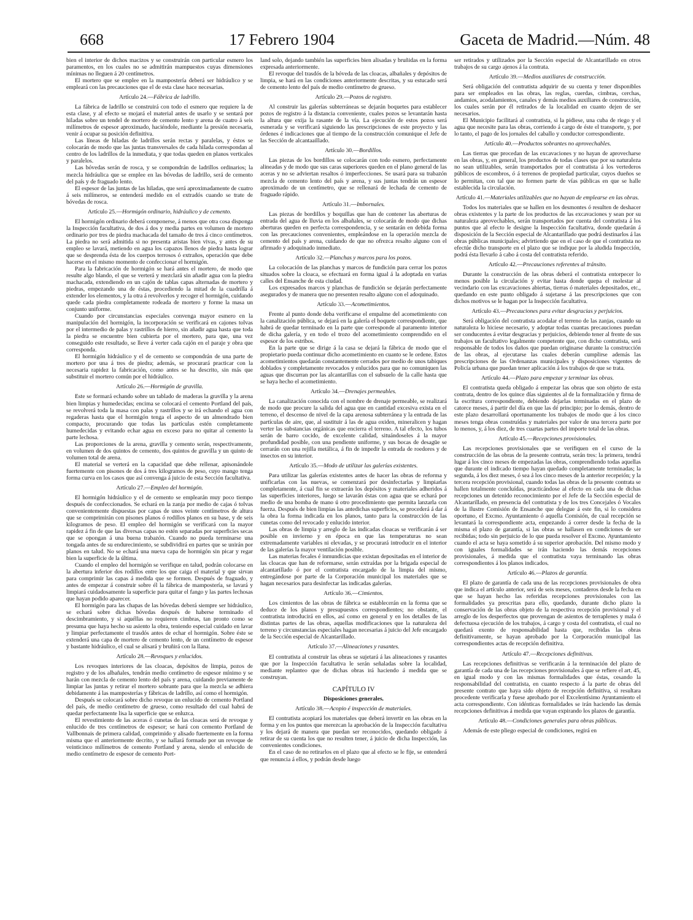668 17 Febrero 1904 Gaceta de Madrid.—Núm. 48
bien el interior de dichos macizos y se construirán con particular esmero los paramentos, en los cuales no se admitirán mampuestos cuyas dimensiones mínimas no lleguen á 20 centímetros.
El mortero que se emplee en la mampostería deberá ser hidráulico y se empleará con las precauciones que el de esta clase hace necesarias.
Artículo 24.—Fábrica de ladrillo.
La fábrica de ladrillo se construirá con todo el esmero que requiere la de esta clase, y al efecto se mojará el material antes de usarlo y se sentará por hiladas sobre un tendel de mortero de cemento lento y arena de cuatro á seis milímetros de espesor aproximado, haciéndole, mediante la presión necesaria, venir á ocupar su posición definitiva.
Las líneas de hiladas de ladrillos serán rectas y paralelas, y éstos se colocarán de modo que las juntas transversales de cada hilada correspondan al centro de los ladrillos de la inmediata, y que todas queden en planos verticales y paralelos.
Las bóvedas serán de rosca, y se compondrán de ladrillos ordinarios; la mezcla hidráulica que se emplee en las bóvedas de ladrillo, será de cemento del país y de fraguado lento.
El espesor de las juntas de las hiladas, que será aproximadamente de cuatro á seis milímeros, se entenderá medido en el extradós cuando se trate de bóvedas de rosca.
Artículo 25.—Hormigón ordinario, hidráulico y de cemento.
El hormigón ordinario deberá componerse, á menos que otra cosa disponga la Inspección facultativa, de dos á dos y media partes en volumen de mortero ordinario por tres de piedra machacada del tamaño de tres á cinco centímetros. La piedra no será admitida si no presenta aristas bien vivas, y antes de su empleo se lavará, metiendo en agua los capazos llenos de piedra hasta lograr que se desprenda ésta de los cuerpos terrosos ó extraños, operación que debe hacerse en el mismo momento de confeccionar el hormigón.
Para la fabricación de hormigón se hará antes el mortero, de modo que resulte algo blando, el que se verterá y mezclará sin añadir agua con la piedra machacada, extendiendo en un cajón de tablas capas alternadas de mortero y piedras, empezando una de éstas, procediendo la mitad de la cuadrilla á extender los elementos, y la otra á revolverlos y recoger el hormigón, cuidando quede cada piedra completamente rodeada de mortero y forme la masa un conjunto uniforme.
Cuando por circunstancias especiales convenga mayor esmero en la manipulación del hormigón, la incorporación se verificará en cajones tolvas por el intermedio de palas y rastrillos de hierro, sin añadir agua hasta que toda la piedra se encuentre bien cubierta por el mortero, para que, una vez conseguido este resultado, se lleve á verter cada cajón en el paraje y obra que corresponda.
El hormigón hidráulico y el de cemento se compondrán de una parte de mortero por una á tres de piedra; además, se procurará practicar con la necesaria rapidez la fabricación, como antes se ha descrito, sin más que substituir el mortero común por el hidráulico.
Artículo 26.—Hormigón de gravilla.
Este se formará echando sobre un tablado de maderas la gravilla y la arena bien limpias y humedecidas; encima se colocará el cemento Portland del país, se revolverá toda la masa con palas y rastrillos y se irá echando el agua con regaderas hasta que el hormigón tenga el aspecto de un almendrado bien compacto, procurando que todas las partículas estén completamente humedecidas y evitando echar agua en exceso para no quitar al cemento la parte lechosa.
Las proporciones de la arena, gravilla y cemento serán, respectivamente, en volumen de dos quintos de cemento, dos quintos de gravilla y un quinto de volumen total de arena.
El material se verterá en la capacidad que debe rellenar, apisonándole fuertemente con pisones de dos á tres kilogramos de peso, cuyo mango tenga forma curva en los casos que así convenga á juicio de esta Sección facultativa.
Artículo 27.—Empleo del hormigón.
El hormigón hidráulico y el de cemento se emplearán muy poco tiempo después de confeccionados. Se echará en la zanja por medio de cajas ó tolvas convenientemente dispuestas por capas de unos veinte centímetros de altura que se comprimirán con pisones planos ó rodillos planos en su base, y de seis kilogramos de peso. El empleo del hormigón se verificará con la mayor rapidez á fin de que las diversas capas no estén separadas por superficies secas que se opongan á una buena trabazón. Cuando no pueda terminarse una tongada antes de su endurecimiento, se subdividirá en partes que se unirán por planos en talud. No se echará una nueva capa de hormigón sin picar y regar bien la superficie de la última.
Cuando el empleo del hormigón se verifique en talud, podrán colocarse en la abertura inferior dos rodillos entre los que caiga el material y que sirvan para comprimir las capas á medida que se formen. Después de fraguado, y antes de empezar á construir sobre él la fábrica de mampostería, se lavará y limpiará cuidadosamente la superficie para quitar el fango y las partes lechosas que hayan podido aparecer.
El hormigón para las chapas de las bóvedas deberá siempre ser hidráulico, se echará sobre dichas bóvedas después de haberse terminado el descimbramiento, y si aquéllas no requieren cimbras, tan pronto como se presuma que haya hecho su asiento la obra, teniendo especial cuidado en lavar y limpiar perfectamente el trasdós antes de echar el hormigón. Sobre éste se extenderá una capa de mortero de cemento lento, de un centímetro de espesor y bastante hidráulico, el cual se alisará y bruñirá con la llana.
Artículo 28.—Revoques y enlucidos.
Los revoques interiores de las cloacas, depósitos de limpia, pozos de registro y de los albañales, tendrán medio centímetro de espesor mínimo y se harán con mezcla de cemento lento del país y arena, cuidando previamente de limpiar las juntas y retirar el mortero sobrante para que la mezcla se adhiera debidamente á las mamposterías y fábricas de ladrillo, así como el hormigón.
Después se colocará sobre dicho revoque un enlucido de cemento Portland del país, de medio centímetro de grueso, como resultado del cual habrá de quedar perfectamente lisa la superficie que se enluzca.
El revestimiento de las aceras ó cunetas de las cloacas será de revoque y enlucido de tres centímetros de espesor; se hará con cemento Portland de Vallbonnais de primera calidad, comprimido y alisado fuertemente en la forma misma que el anteriormente decrito, y se hallará formado por un revoque de veinticinco milímetros de cemento Portland y arena, siendo el enlucido de medio centímetro de espesor de cemento Port-
land solo, dejando también las superficies bien alisadas y bruñidas en la forma expresada anteriormente.
El revoque del trasdós de la bóveda de las cloacas, albañales y depósitos de limpia, se hará en las condiciones anteriormente descritas, y su estucado será de cemento lento del país de medio centímetro de grueso.
Artículo 29.—Pozos de registro.
Al construir las galerías subterráneas se dejarán boquetes para establecer pozos de registro á la distancia conveniente, cuales pozos se levantarán hasta la altura que exija la rasante de la vía. La ejecución de estos pozos será esmerada y se verificará siguiendo las prescripciones de este proyecto y las órdenes é indicaciones que al tiempo de la construcción comunique el Jefe de las Sección de alcantaaillado.
Artículo 30.—Bordillos.
Las piezas de los bordillos se colocarán con todo esmero, perfectamente alineadas y de modo que sus caras superiores queden en el plano general de las aceras y no se adviertan resaltos ó imperfecciones. Se usará para su trabazón mezcla de cemento lento del país y arena, y sus juntas tendrán un espesor aproximado de un centímetro, que se rellenará de lechada de cemento de fraguado rápido.
Artículo 31.—Imbornales.
Las piezas de bordillos y boquillas que han de contener las aberturas de entrada del agua de lluvia en los albañales, se colocarán de modo que dichas aberturas queden en perfecta correspondencia, y se sentarán en debida forma con las precauciones convenientes, empleándose en la operación mezcla de cemento del país y arena, cuidando de que no ofrezca resalto alguno con el afirmado y adoquinado inmediato.
Artículo 32.—Planchas y marcos para los pozos.
La colocación de las planchas y marcos de fundición para cerrar los pozos situados sobre la cloaca, se efectuará en forma igual á la adoptada en varias calles del Ensanche de esta ciudad.
Los expresados marcos y planchas de fundición se dejarán perfectamente asegurados y de manera que no presenten resalto alguno con el adoquinado.
Artículo 33.—Acometimientos.
Frente al punto donde deba verificarse el empalme del acometimiento con la canalización pública, se dejará en la galería el boquete correspondiente, que habrá de quedar terminado en la parte que corresponde al paramento interior de dicha galería, y en todo el trozo del acometimiento comprendido en el espesor de los estribos.
En la parte que se dirige á la casa se dejará la fábrica de modo que el propietario pueda continuar dicho acometimiento en cuanto se le ordene. Estos acometimientos quedarán constantemente cerrados por medio de unos tabiques doblados y completamente revocados y enlucidos para que no comuniquen las aguas que discurran por las alcantarillas con el subsuelo de la calle hasta que se haya hecho el acometimiento.
Artículo 34.—Drenajes permeables.
La canalización conocida con el nombre de drenaje permeable, se realizará de modo que procure la salida del agua que en cantidad excesiva exista en el terreno, el descenso de nivel de la capa arenosa subterránea y la entrada de las partículas de aire, que, al sustituir á las de agua oxiden, mineralicen y hagan verter las substancias orgánicas que encierra el terreno. A tal efecto, los tubos serán de barro cocido, de excelente calidad, situándoseles á la mayor profundidad posible, con una pendiente uniforme, y sus bocas de desagüe se cerrarán con una rejilla metálica, á fin de impedir la entrada de roedores y de insectos en su interior.
Artículo 35.—Modo de utilizar las galerías existentes.
Para utilizar las galerías existentes antes de hacer las obras de reforma y unificarlas con las nuevas, se comenzará por desinfectarlas y limpiarlas completamente, á cual fin se extraerán los depósitos y materiales adheridos á las superficies interiores, luego se lavarán éstas con agua que se echará por medio de una bomba de mano ú otro procedimiento que permita lanzarla con fuerza. Después de bien limpias las antedichas superficies, se procederá á dar á la obra la forma indicada en los planos, tanto para la construcción de las cunetas como del revocado y enlucido interior.
Las obras de limpia y arreglo de las indicadas cloacas se verificarán á ser posible en invierno y en época en que las temperaturas no sean extremadamente variables ni elevadas, y se procurará introducir en el interior de las galerías la mayor ventilación posible.
Las materias fecales é inmundicias que existan depositadas en el interior de las cloacas que han de reformarse, serán extraídas por la brigada especial de alcantarillado ó por el contratista encargado de la limpia del mismo, entregándose por parte de la Corporación municipal los materiales que se hagan necesarios para desinfectar las indicadas galerías.
Artículo 36.—Cimientos.
Los cimientos de las obras de fábrica se establecerán en la forma que se deduce de los planos y presupuestos correspondientes; no obstante, el contratista introducirá en ellos, así como en general y en los detalles de las distintas partes de las obras, aquellas modificaciones que la naturaleza del terreno y circunstancias especiales hagan necesarias á juicio del Jefe encargado de la Sección especial de Alcantarillado.
Artículo 37.—Alineaciones y rasantes.
El contratista al construir las obras se sujetará á las alineaciones y rasantes que por la Inspección facultativa le serán señaladas sobre la localidad, mediante replanteo que de dichas obras irá haciendo á medida que se construyan.
CAPÍTULO IV
Disposiciones generales.
Artículo 38.—Acopio é inspección de materiales.
El contratista acopiará los materiales que deberá invertir en las obras en la forma y en los puntos que merezcan la aprobación de la Inspección facultativa y los dejará de manera que puedan ser reconocidos, quedando obligado á retirar de su cuenta los que no resulten tener, á juicio de dicha Inspección, las convenientes condiciones.
En el caso de no retirarlos en el plazo que al efecto se le fije, se entenderá que renuncia á ellos, y podrán desde luego
ser retirados y utilizados por la Sección especial de Alcantarillado en otros trabajos de su cargo ajenos á la contrata.
Artículo 39.—Medios auxiliares de construcción.
Será obligación del contratista adquirir de su cuenta y tener disponibles para ser empleados en las obras, las reglas, cuerdas, cimbras, cerchas, andamios, acodalamientos, canales y demás medios auxiliares de construcción, los cuales serán por él retirados de la localidad en cuanto dejen de ser necesarios.
El Municipio facilitará al contratista, si la pidiese, una cuba de riego y el agua que necesite para las obras, corriendo á cargo de éste el transporte, y, por lo tanto, el pago de los jornales del caballo y conductor correspondiente.
Artículo 40.—Productos sobrantes no aprovechables.
Las tierras que procedan de las excavaciones y no hayan de aprovecharse en las obras, y, en general, los productos de todas clases que por su naturaleza no sean utilizables, serán transportados por el contratista á los vertederos públicos de escombros, ó á terrenos de propiedad particular, cuyos dueños se lo permitan, con tal que no formen parte de vías públicas en que se halle establecida la circulación.
Artículo 41.—Materiales utilizables que no hayan de emplearse en las obras.
Todos los materiales que se hallen en los desmontes ó resulten de deshacer obras existentes y la parte de los productos de las excavaciones y sean por su naturaleza aprovechables, serán transportados por cuenta del contratista á los puntos que al efecto le designe la Inspección facultativa, donde quedarán á disposición de la Sección especial de Alcantarillado que podrá destinarlos á las obras públicas municipales; advirtiendo que en el caso de que el contratista no efectúe dicho transporte en el plazo que se indique por la aludida Inspección, podrá ésta llevarlo á cabo á costa del contratista referido.
Artículo 42.—Precauciones referentes al tránsito.
Durante la construcción de las obras deberá el contratista entorpecer lo menos posible la circulación y evitar hasta donde quepa el molestar al vecindario con las excavaciones abiertas, tierras ó materiales depositados, etc., quedando en este punto obligado á sujetarse á las prescripciones que con dichos motivos se le hagan por la Inspección facultativa.
Artículo 43.—Precauciones para evitar desgracias y perjuicios.
Será obligación del contratista acodalar el terreno de las zanjas, cuando su naturaleza lo hiciese necesario, y adoptar todas cuantas precauciones puedan ser conducentes á evitar desgracias y perjuicios, debiendo tener al frente de sus trabajos un facultativo legalmente competente que, con dicho contratista, será responsable de todos los daños que puedan originarse durante la construcción de las obras, al ejecutarse las cuales deberán cumplirse además las prescripciones de las Ordenanzas municipales y disposiciones vigentes de Policía urbana que puedan tener aplicación á los trabajos de que se trata.
Artículo 44.—Plazo para empezar y terminar las obras.
El contratista queda obligado á empezar las obras que son objeto de esta contrata, dentro de los quince días siguientes al de la formalización y firma de la escritura correspondiente, debiendo dejarlas terminadas en el plazo de catorce meses, á partir del día en que las dé principio; por lo demás, dentro de este plazo desarrollará oportunamente los trabajos de modo que á los cinco meses tenga obras construídas y materiales por valor de una tercera parte por lo menos, y, á los diez, de tres cuartas partes del importe total de las obras.
Artículo 45.—Recepciones provisionales.
Las recepciones provisionales que se verifiquen en el curso de la construcción de las obras de la presente contrata, serán tres: la primera, tendrá lugar á los cinco meses de empezadas las obras, comprendiendo todas aquellas que durante el indicado tiempo hayan quedado completamente terminadas; la segunda, á los diez meses, ó sea á los cinco meses de la anterior recepeión; y la tercera recepción provisional, cuando todas las obras de la presente contrata se hallen totalmente concluídas, practicándose al efecto en cada una de dichas recepciones un detenido reconocimiento por el Jefe de la Sección especial de Alcantarillado, en presencia del contratista y de los tres Concejales ó Vocales de la Ilustre Comisión de Ensanche que delegue á este fin, si lo considera oportuno, el Excmo. Ayuntamiento ó aquella Comisión, de cual recepción se levantará la correspondiente acta, empezando á correr desde la fecha de la misma el plazo de garantía, si las obras se hallasen en condiciones de ser recibidas; todo sin perjuicio de lo que pueda resolver el Excmo. Ayuntamiento cuando el acta se haya sometido á su superior aprobación. Del mismo modo y con iguales formalidades se irán haciendo las demás recepciones provisionales, á medida que el contratista vaya terminando las obras correspondientes á los planos indicados.
Artículo 46.—Plazos de garantía.
El plazo de garantía de cada una de las recepciones provisionales de obra que indica el artículo anterior, será de seis meses, contaderos desde la fecha en que se hayan hecho las referidas recepciones provisionales con las formalidades ya prescritas para ello, quedando, durante dicho plazo la conservación de las obras objeto de la respectiva recepción provisional y el arreglo de los desperfectos que provengan de asientos de terraplenes y mala ó defectuosa ejecución de los trabajos, á cargo y costa del contratista, el cual no quedará exento de responsabilidad hasta que, recibidas las obras definitivamente, se hayan aprobado por la Corporación municipal las correspondientes actas de recepción definitiva.
Artículo 47.—Recepciones definitivas.
Las recepciones definitivas se verificarán á la terminación del plazo de garantía de cada una de las recepciones provisionales á que se refiere el art. 45, en igual modo y con las mismas formalidades que éstas, cesando la responsabilidad del contratista, en cuanto respecto á la parte de obras del presente contrato que haya sido objeto de recepción definitiva, si resultara procedente verificarla y fuese aprobado por el Excelentísimo Ayuntamiento el acta correspondiente. Con idénticas formalidades se irán haciendo las demás recepciones definitivas á medida que vayan expirando los plazos de garantía.
Artículo 48.—Condiciones generales para obras públicas.
Además de este pliego especial de condiciones, regirá en